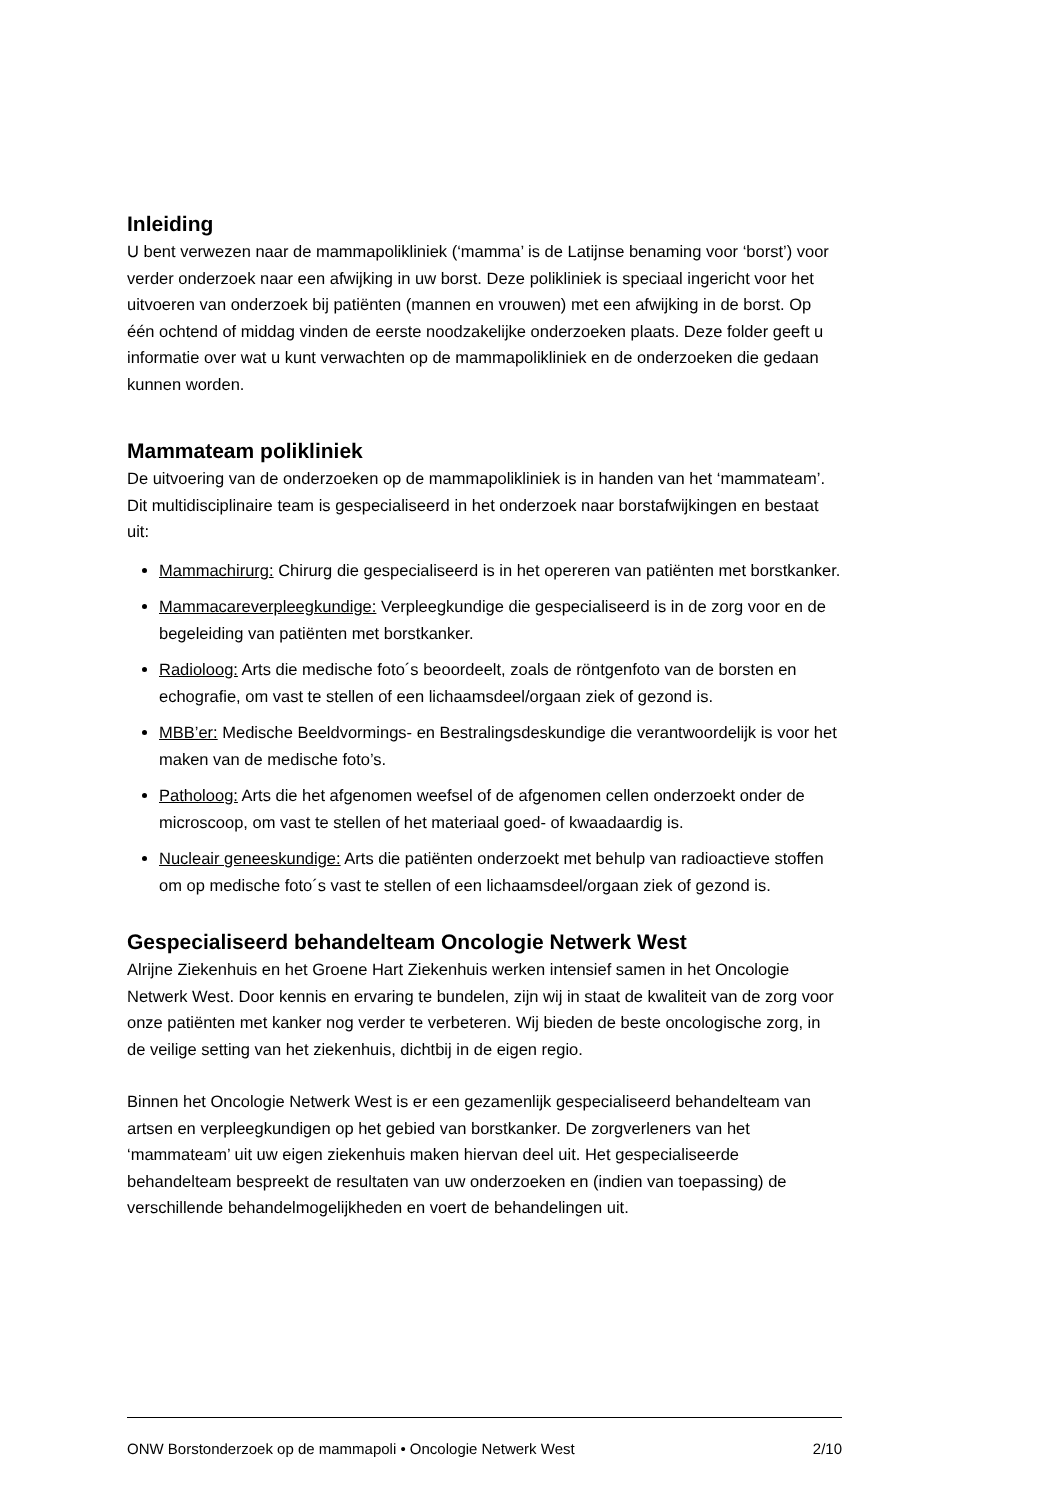Inleiding
U bent verwezen naar de mammapolikliniek (‘mamma’ is de Latijnse benaming voor ‘borst’) voor verder onderzoek naar een afwijking in uw borst. Deze polikliniek is speciaal ingericht voor het uitvoeren van onderzoek bij patiënten (mannen en vrouwen) met een afwijking in de borst. Op één ochtend of middag vinden de eerste noodzakelijke onderzoeken plaats. Deze folder geeft u informatie over wat u kunt verwachten op de mammapolikliniek en de onderzoeken die gedaan kunnen worden.
Mammateam polikliniek
De uitvoering van de onderzoeken op de mammapolikliniek is in handen van het ‘mammateam’. Dit multidisciplinaire team is gespecialiseerd in het onderzoek naar borstafwijkingen en bestaat uit:
Mammachirurg: Chirurg die gespecialiseerd is in het opereren van patiënten met borstkanker.
Mammacareverpleegkundige: Verpleegkundige die gespecialiseerd is in de zorg voor en de begeleiding van patiënten met borstkanker.
Radioloog: Arts die medische foto´s beoordeelt, zoals de röntgenfoto van de borsten en echografie, om vast te stellen of een lichaamsdeel/orgaan ziek of gezond is.
MBB’er: Medische Beeldvormings- en Bestralingsdeskundige die verantwoordelijk is voor het maken van de medische foto’s.
Patholoog: Arts die het afgenomen weefsel of de afgenomen cellen onderzoekt onder de microscoop, om vast te stellen of het materiaal goed- of kwaadaardig is.
Nucleair geneeskundige: Arts die patiënten onderzoekt met behulp van radioactieve stoffen om op medische foto´s vast te stellen of een lichaamsdeel/orgaan ziek of gezond is.
Gespecialiseerd behandelteam Oncologie Netwerk West
Alrijne Ziekenhuis en het Groene Hart Ziekenhuis werken intensief samen in het Oncologie Netwerk West. Door kennis en ervaring te bundelen, zijn wij in staat de kwaliteit van de zorg voor onze patiënten met kanker nog verder te verbeteren. Wij bieden de beste oncologische zorg, in de veilige setting van het ziekenhuis, dichtbij in de eigen regio.
Binnen het Oncologie Netwerk West is er een gezamenlijk gespecialiseerd behandelteam van artsen en verpleegkundigen op het gebied van borstkanker. De zorgverleners van het ‘mammateam’ uit uw eigen ziekenhuis maken hiervan deel uit. Het gespecialiseerde behandelteam bespreekt de resultaten van uw onderzoeken en (indien van toepassing) de verschillende behandelmogelijkheden en voert de behandelingen uit.
ONW Borstonderzoek op de mammapoli • Oncologie Netwerk West 2/10